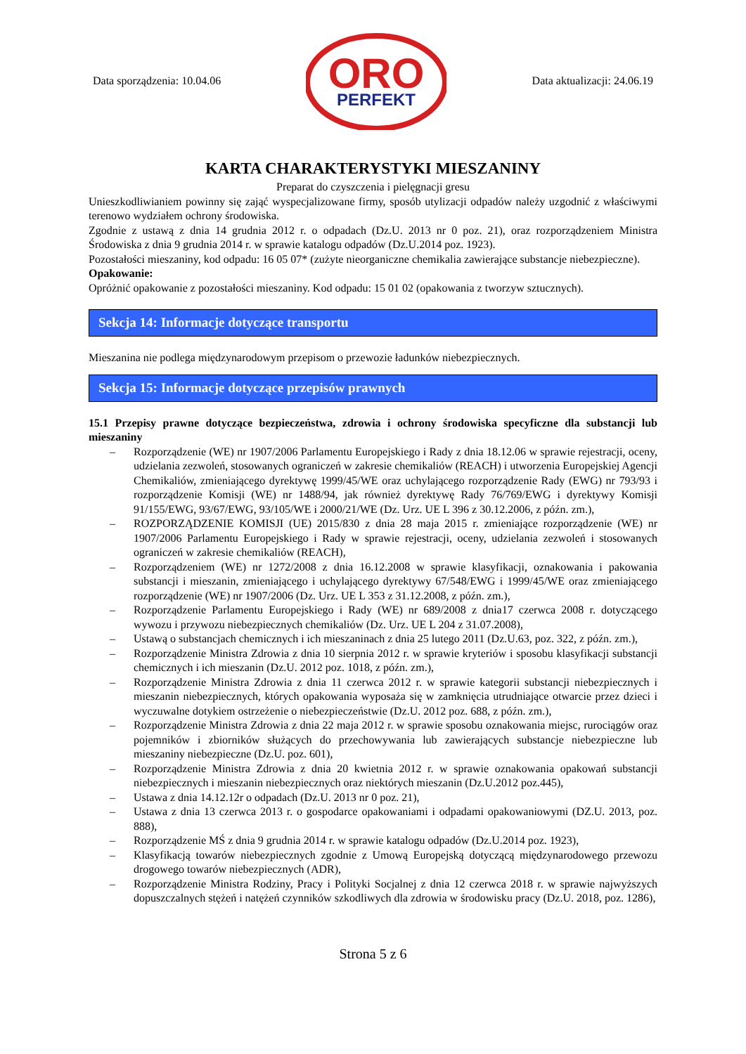Data sporządzenia: 10.04.06
ORO
PERFEKT
Data aktualizacji: 24.06.19
KARTA CHARAKTERYSTYKI MIESZANINY
Preparat do czyszczenia i pielęgnacji gresu
Unieszkodliwianiem powinny się zająć wyspecjalizowane firmy, sposób utylizacji odpadów należy uzgodnić z właściwymi terenowo wydziałem ochrony środowiska.
Zgodnie z ustawą z dnia 14 grudnia 2012 r. o odpadach (Dz.U. 2013 nr 0 poz. 21), oraz rozporządzeniem Ministra Środowiska z dnia 9 grudnia 2014 r. w sprawie katalogu odpadów (Dz.U.2014 poz. 1923).
Pozostałości mieszaniny, kod odpadu: 16 05 07* (zużyte nieorganiczne chemikalia zawierające substancje niebezpieczne).
Opakowanie:
Opróżnić opakowanie z pozostałości mieszaniny. Kod odpadu: 15 01 02 (opakowania z tworzyw sztucznych).
Sekcja 14: Informacje dotyczące transportu
Mieszanina nie podlega międzynarodowym przepisom o przewozie ładunków niebezpiecznych.
Sekcja 15: Informacje dotyczące przepisów prawnych
15.1 Przepisy prawne dotyczące bezpieczeństwa, zdrowia i ochrony środowiska specyficzne dla substancji lub mieszaniny
– Rozporządzenie (WE) nr 1907/2006 Parlamentu Europejskiego i Rady z dnia 18.12.06 w sprawie rejestracji, oceny, udzielania zezwoleń, stosowanych ograniczeń w zakresie chemikaliów (REACH) i utworzenia Europejskiej Agencji Chemikaliów, zmieniającego dyrektywę 1999/45/WE oraz uchylającego rozporządzenie Rady (EWG) nr 793/93 i rozporządzenie Komisji (WE) nr 1488/94, jak również dyrektywę Rady 76/769/EWG i dyrektywy Komisji 91/155/EWG, 93/67/EWG, 93/105/WE i 2000/21/WE (Dz. Urz. UE L 396 z 30.12.2006, z późn. zm.),
– ROZPORZĄDZENIE KOMISJI (UE) 2015/830 z dnia 28 maja 2015 r. zmieniające rozporządzenie (WE) nr 1907/2006 Parlamentu Europejskiego i Rady w sprawie rejestracji, oceny, udzielania zezwoleń i stosowanych ograniczeń w zakresie chemikaliów (REACH),
– Rozporządzeniem (WE) nr 1272/2008 z dnia 16.12.2008 w sprawie klasyfikacji, oznakowania i pakowania substancji i mieszanin, zmieniającego i uchylającego dyrektywy 67/548/EWG i 1999/45/WE oraz zmieniającego rozporządzenie (WE) nr 1907/2006 (Dz. Urz. UE L 353 z 31.12.2008, z późn. zm.),
– Rozporządzenie Parlamentu Europejskiego i Rady (WE) nr 689/2008 z dnia17 czerwca 2008 r. dotyczącego wywozu i przywozu niebezpiecznych chemikaliów (Dz. Urz. UE L 204 z 31.07.2008),
– Ustawą o substancjach chemicznych i ich mieszaninach z dnia 25 lutego 2011 (Dz.U.63, poz. 322, z późn. zm.),
– Rozporządzenie Ministra Zdrowia z dnia 10 sierpnia 2012 r. w sprawie kryteriów i sposobu klasyfikacji substancji chemicznych i ich mieszanin (Dz.U. 2012 poz. 1018, z późn. zm.),
– Rozporządzenie Ministra Zdrowia z dnia 11 czerwca 2012 r. w sprawie kategorii substancji niebezpiecznych i mieszanin niebezpiecznych, których opakowania wyposaża się w zamknięcia utrudniające otwarcie przez dzieci i wyczuwalne dotykiem ostrzeżenie o niebezpieczeństwie (Dz.U. 2012 poz. 688, z późn. zm.),
– Rozporządzenie Ministra Zdrowia z dnia 22 maja 2012 r. w sprawie sposobu oznakowania miejsc, rurociągów oraz pojemników i zbiorników służących do przechowywania lub zawierających substancje niebezpieczne lub mieszaniny niebezpieczne (Dz.U. poz. 601),
– Rozporządzenie Ministra Zdrowia z dnia 20 kwietnia 2012 r. w sprawie oznakowania opakowań substancji niebezpiecznych i mieszanin niebezpiecznych oraz niektórych mieszanin (Dz.U.2012 poz.445),
– Ustawa z dnia 14.12.12r o odpadach (Dz.U. 2013 nr 0 poz. 21),
– Ustawa z dnia 13 czerwca 2013 r. o gospodarce opakowaniami i odpadami opakowaniowymi (DZ.U. 2013, poz. 888),
– Rozporządzenie MŚ z dnia 9 grudnia 2014 r. w sprawie katalogu odpadów (Dz.U.2014 poz. 1923),
– Klasyfikacją towarów niebezpiecznych zgodnie z Umową Europejską dotyczącą międzynarodowego przewozu drogowego towarów niebezpiecznych (ADR),
– Rozporządzenie Ministra Rodziny, Pracy i Polityki Socjalnej z dnia 12 czerwca 2018 r. w sprawie najwyższych dopuszczalnych stężeń i natężeń czynników szkodliwych dla zdrowia w środowisku pracy (Dz.U. 2018, poz. 1286),
Strona 5 z 6